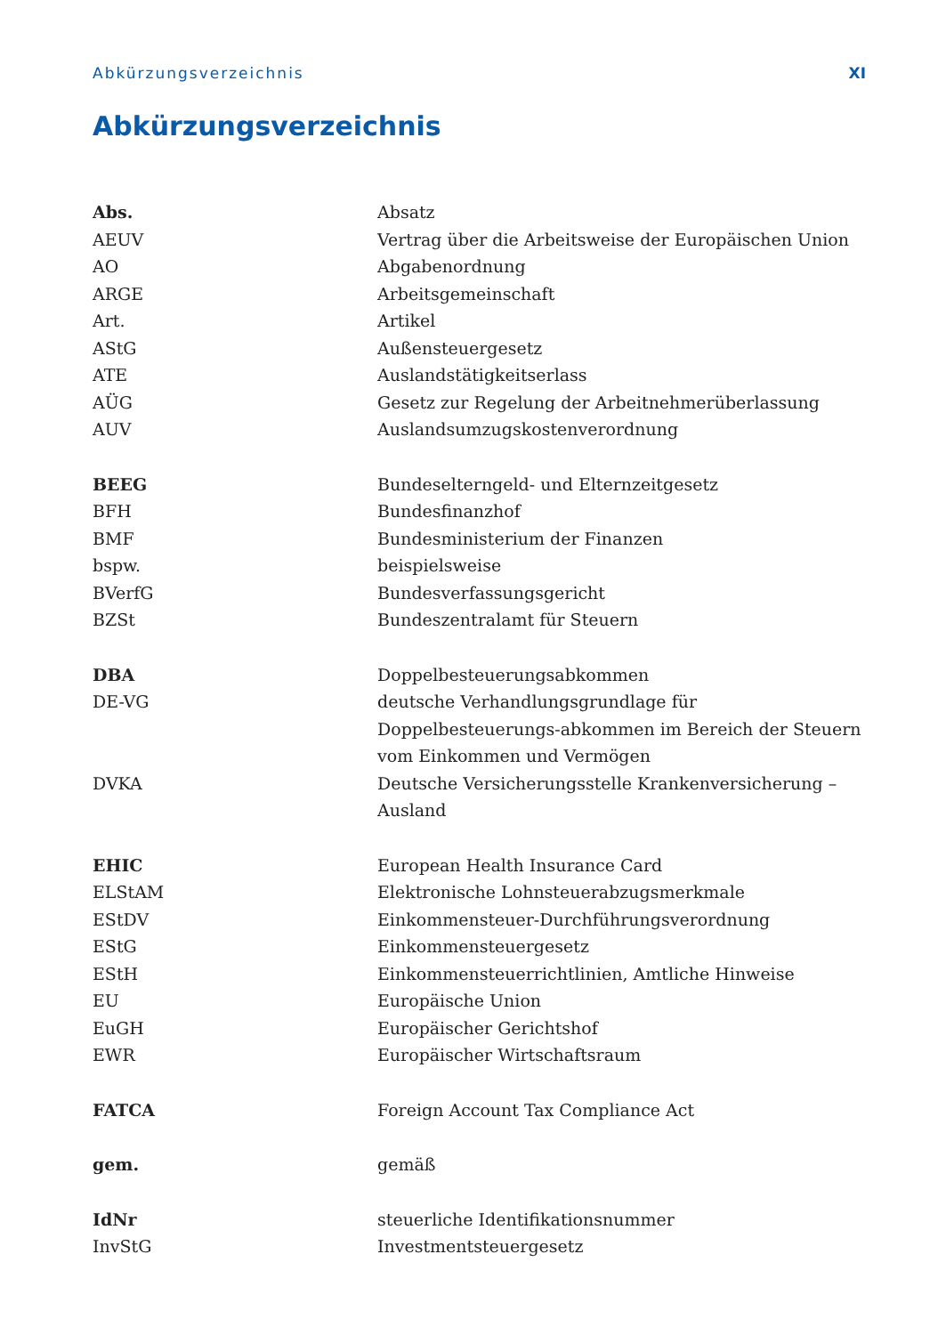Abkürzungsverzeichnis XI
Abkürzungsverzeichnis
| Abs. | Absatz |
| AEUV | Vertrag über die Arbeitsweise der Europäischen Union |
| AO | Abgabenordnung |
| ARGE | Arbeitsgemeinschaft |
| Art. | Artikel |
| AStG | Außensteuergesetz |
| ATE | Auslandstätigkeitserlass |
| AÜG | Gesetz zur Regelung der Arbeitnehmerüberlassung |
| AUV | Auslandsumzugskostenverordnung |
| BEEG | Bundeselterngeld- und Elternzeitgesetz |
| BFH | Bundesfinanzhof |
| BMF | Bundesministerium der Finanzen |
| bspw. | beispielsweise |
| BVerfG | Bundesverfassungsgericht |
| BZSt | Bundeszentralamt für Steuern |
| DBA | Doppelbesteuerungsabkommen |
| DE-VG | deutsche Verhandlungsgrundlage für Doppelbesteuerungs-abkommen im Bereich der Steuern vom Einkommen und Vermögen |
| DVKA | Deutsche Versicherungsstelle Krankenversicherung – Ausland |
| EHIC | European Health Insurance Card |
| ELStAM | Elektronische Lohnsteuerabzugsmerkmale |
| EStDV | Einkommensteuer-Durchführungsverordnung |
| EStG | Einkommensteuergesetz |
| EStH | Einkommensteuerrichtlinien, Amtliche Hinweise |
| EU | Europäische Union |
| EuGH | Europäischer Gerichtshof |
| EWR | Europäischer Wirtschaftsraum |
| FATCA | Foreign Account Tax Compliance Act |
| gem. | gemäß |
| IdNr | steuerliche Identifikationsnummer |
| InvStG | Investmentsteuergesetz |